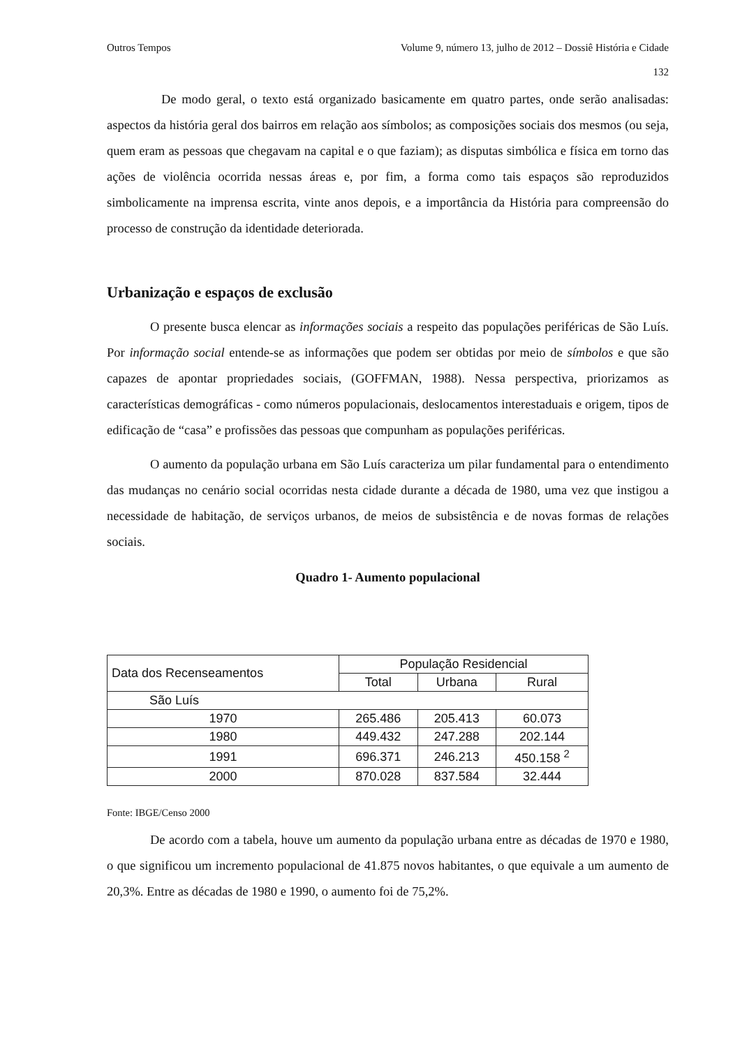Outros Tempos Volume 9, número 13, julho de 2012 – Dossiê História e Cidade
132
De modo geral, o texto está organizado basicamente em quatro partes, onde serão analisadas: aspectos da história geral dos bairros em relação aos símbolos; as composições sociais dos mesmos (ou seja, quem eram as pessoas que chegavam na capital e o que faziam); as disputas simbólica e física em torno das ações de violência ocorrida nessas áreas e, por fim, a forma como tais espaços são reproduzidos simbolicamente na imprensa escrita, vinte anos depois, e a importância da História para compreensão do processo de construção da identidade deteriorada.
Urbanização e espaços de exclusão
O presente busca elencar as informações sociais a respeito das populações periféricas de São Luís. Por informação social entende-se as informações que podem ser obtidas por meio de símbolos e que são capazes de apontar propriedades sociais, (GOFFMAN, 1988). Nessa perspectiva, priorizamos as características demográficas - como números populacionais, deslocamentos interestaduais e origem, tipos de edificação de “casa” e profissões das pessoas que compunham as populações periféricas.
O aumento da população urbana em São Luís caracteriza um pilar fundamental para o entendimento das mudanças no cenário social ocorridas nesta cidade durante a década de 1980, uma vez que instigou a necessidade de habitação, de serviços urbanos, de meios de subsistência e de novas formas de relações sociais.
Quadro 1- Aumento populacional
| Data dos Recenseamentos | População Residencial | | |
| --- | --- | --- | --- |
| | Total | Urbana | Rural |
| São Luís | | | |
| 1970 | 265.486 | 205.413 | 60.073 |
| 1980 | 449.432 | 247.288 | 202.144 |
| 1991 | 696.371 | 246.213 | 450.158 <sup>2</sup> |
| 2000 | 870.028 | 837.584 | 32.444 |
Fonte: IBGE/Censo 2000
De acordo com a tabela, houve um aumento da população urbana entre as décadas de 1970 e 1980, o que significou um incremento populacional de 41.875 novos habitantes, o que equivale a um aumento de 20,3%. Entre as décadas de 1980 e 1990, o aumento foi de 75,2%.